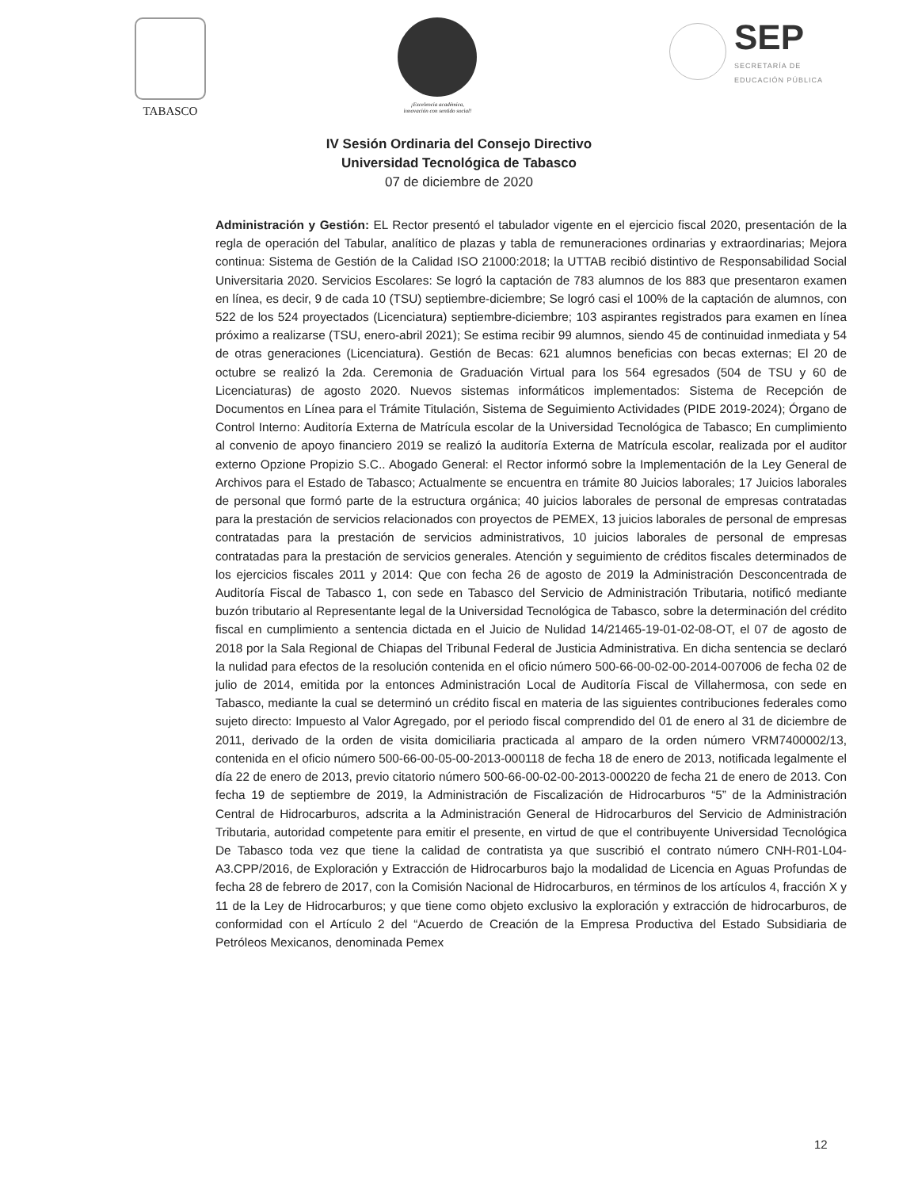TABASCO
¡Excelencia académica,
innovación con sentido social!
SEP
SECRETARÍA DE
EDUCACIÓN PÚBLICA
IV Sesión Ordinaria del Consejo Directivo
Universidad Tecnológica de Tabasco
07 de diciembre de 2020
Administración y Gestión: EL Rector presentó el tabulador vigente en el ejercicio fiscal 2020, presentación de la regla de operación del Tabular, analítico de plazas y tabla de remuneraciones ordinarias y extraordinarias; Mejora continua: Sistema de Gestión de la Calidad ISO 21000:2018; la UTTAB recibió distintivo de Responsabilidad Social Universitaria 2020. Servicios Escolares: Se logró la captación de 783 alumnos de los 883 que presentaron examen en línea, es decir, 9 de cada 10 (TSU) septiembre-diciembre; Se logró casi el 100% de la captación de alumnos, con 522 de los 524 proyectados (Licenciatura) septiembre-diciembre; 103 aspirantes registrados para examen en línea próximo a realizarse (TSU, enero-abril 2021); Se estima recibir 99 alumnos, siendo 45 de continuidad inmediata y 54 de otras generaciones (Licenciatura). Gestión de Becas: 621 alumnos beneficias con becas externas; El 20 de octubre se realizó la 2da. Ceremonia de Graduación Virtual para los 564 egresados (504 de TSU y 60 de Licenciaturas) de agosto 2020. Nuevos sistemas informáticos implementados: Sistema de Recepción de Documentos en Línea para el Trámite Titulación, Sistema de Seguimiento Actividades (PIDE 2019-2024); Órgano de Control Interno: Auditoría Externa de Matrícula escolar de la Universidad Tecnológica de Tabasco; En cumplimiento al convenio de apoyo financiero 2019 se realizó la auditoría Externa de Matrícula escolar, realizada por el auditor externo Opzione Propizio S.C.. Abogado General: el Rector informó sobre la Implementación de la Ley General de Archivos para el Estado de Tabasco; Actualmente se encuentra en trámite 80 Juicios laborales; 17 Juicios laborales de personal que formó parte de la estructura orgánica; 40 juicios laborales de personal de empresas contratadas para la prestación de servicios relacionados con proyectos de PEMEX, 13 juicios laborales de personal de empresas contratadas para la prestación de servicios administrativos, 10 juicios laborales de personal de empresas contratadas para la prestación de servicios generales. Atención y seguimiento de créditos fiscales determinados de los ejercicios fiscales 2011 y 2014: Que con fecha 26 de agosto de 2019 la Administración Desconcentrada de Auditoría Fiscal de Tabasco 1, con sede en Tabasco del Servicio de Administración Tributaria, notificó mediante buzón tributario al Representante legal de la Universidad Tecnológica de Tabasco, sobre la determinación del crédito fiscal en cumplimiento a sentencia dictada en el Juicio de Nulidad 14/21465-19-01-02-08-OT, el 07 de agosto de 2018 por la Sala Regional de Chiapas del Tribunal Federal de Justicia Administrativa. En dicha sentencia se declaró la nulidad para efectos de la resolución contenida en el oficio número 500-66-00-02-00-2014-007006 de fecha 02 de julio de 2014, emitida por la entonces Administración Local de Auditoría Fiscal de Villahermosa, con sede en Tabasco, mediante la cual se determinó un crédito fiscal en materia de las siguientes contribuciones federales como sujeto directo: Impuesto al Valor Agregado, por el periodo fiscal comprendido del 01 de enero al 31 de diciembre de 2011, derivado de la orden de visita domiciliaria practicada al amparo de la orden número VRM7400002/13, contenida en el oficio número 500-66-00-05-00-2013-000118 de fecha 18 de enero de 2013, notificada legalmente el día 22 de enero de 2013, previo citatorio número 500-66-00-02-00-2013-000220 de fecha 21 de enero de 2013. Con fecha 19 de septiembre de 2019, la Administración de Fiscalización de Hidrocarburos “5” de la Administración Central de Hidrocarburos, adscrita a la Administración General de Hidrocarburos del Servicio de Administración Tributaria, autoridad competente para emitir el presente, en virtud de que el contribuyente Universidad Tecnológica De Tabasco toda vez que tiene la calidad de contratista ya que suscribió el contrato número CNH-R01-L04-A3.CPP/2016, de Exploración y Extracción de Hidrocarburos bajo la modalidad de Licencia en Aguas Profundas de fecha 28 de febrero de 2017, con la Comisión Nacional de Hidrocarburos, en términos de los artículos 4, fracción X y 11 de la Ley de Hidrocarburos; y que tiene como objeto exclusivo la exploración y extracción de hidrocarburos, de conformidad con el Artículo 2 del “Acuerdo de Creación de la Empresa Productiva del Estado Subsidiaria de Petróleos Mexicanos, denominada Pemex
12